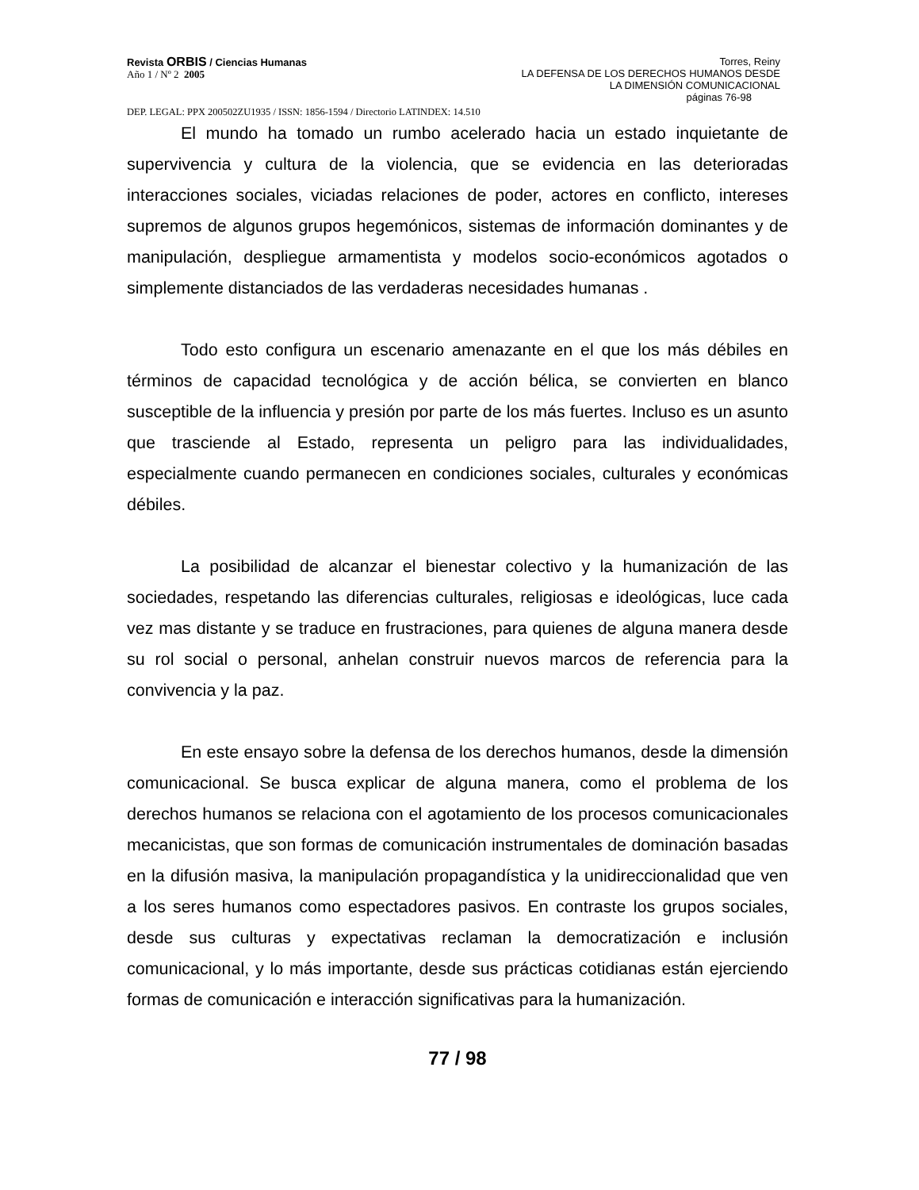Revista ORBIS / Ciencias Humanas
Año 1 / Nº 2 2005
Torres, Reiny
LA DEFENSA DE LOS DERECHOS HUMANOS DESDE
LA DIMENSIÓN COMUNICACIONAL
páginas 76-98
DEP. LEGAL: PPX 200502ZU1935 / ISSN: 1856-1594 / Directorio LATINDEX: 14.510
El mundo ha tomado un rumbo acelerado hacia un estado inquietante de supervivencia y cultura de la violencia, que se evidencia en las deterioradas interacciones sociales, viciadas relaciones de poder, actores en conflicto, intereses supremos de algunos grupos hegemónicos, sistemas de información dominantes y de manipulación, despliegue armamentista y modelos socio-económicos agotados o simplemente distanciados de las verdaderas necesidades humanas .
Todo esto configura un escenario amenazante en el que los más débiles en términos de capacidad tecnológica y de acción bélica, se convierten en blanco susceptible de la influencia y presión por parte de los más fuertes. Incluso es un asunto que trasciende al Estado, representa un peligro para las individualidades, especialmente cuando permanecen en condiciones sociales, culturales y económicas débiles.
La posibilidad de alcanzar el bienestar colectivo y la humanización de las sociedades, respetando las diferencias culturales, religiosas e ideológicas, luce cada vez mas distante y se traduce en frustraciones, para quienes de alguna manera desde su rol social o personal, anhelan construir nuevos marcos de referencia para la convivencia y la paz.
En este ensayo sobre la defensa de los derechos humanos, desde la dimensión comunicacional. Se busca explicar de alguna manera, como el problema de los derechos humanos se relaciona con el agotamiento de los procesos comunicacionales mecanicistas, que son formas de comunicación instrumentales de dominación basadas en la difusión masiva, la manipulación propagandística y la unidireccionalidad que ven a los seres humanos como espectadores pasivos. En contraste los grupos sociales, desde sus culturas y expectativas reclaman la democratización e inclusión comunicacional, y lo más importante, desde sus prácticas cotidianas están ejerciendo formas de comunicación e interacción significativas para la humanización.
77 / 98